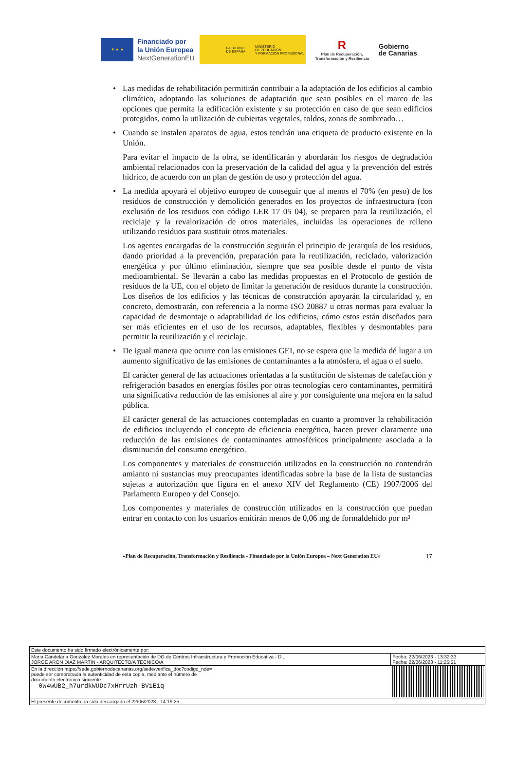★ ★ ★
Financiado por
la Unión Europea
NextGenerationEU
GOBIERNO
DE ESPAÑA MINISTERIO
DE EDUCACIÓN
Y FORMACIÓN PROFESIONAL
R
Plan de Recuperación,
Transformación y Resiliencia
Gobierno
de Canarias
• Las medidas de rehabilitación permitirán contribuir a la adaptación de los edificios al cambio climático, adoptando las soluciones de adaptación que sean posibles en el marco de las opciones que permita la edificación existente y su protección en caso de que sean edificios protegidos, como la utilización de cubiertas vegetales, toldos, zonas de sombreado…
• Cuando se instalen aparatos de agua, estos tendrán una etiqueta de producto existente en la Unión.
Para evitar el impacto de la obra, se identificarán y abordarán los riesgos de degradación ambiental relacionados con la preservación de la calidad del agua y la prevención del estrés hídrico, de acuerdo con un plan de gestión de uso y protección del agua.
• La medida apoyará el objetivo europeo de conseguir que al menos el 70% (en peso) de los residuos de construcción y demolición generados en los proyectos de infraestructura (con exclusión de los residuos con código LER 17 05 04), se preparen para la reutilización, el reciclaje y la revalorización de otros materiales, incluidas las operaciones de relleno utilizando residuos para sustituir otros materiales.
Los agentes encargadas de la construcción seguirán el principio de jerarquía de los residuos, dando prioridad a la prevención, preparación para la reutilización, reciclado, valorización energética y por último eliminación, siempre que sea posible desde el punto de vista medioambiental. Se llevarán a cabo las medidas propuestas en el Protocolo de gestión de residuos de la UE, con el objeto de limitar la generación de residuos durante la construcción. Los diseños de los edificios y las técnicas de construcción apoyarán la circularidad y, en concreto, demostrarán, con referencia a la norma ISO 20887 u otras normas para evaluar la capacidad de desmontaje o adaptabilidad de los edificios, cómo estos están diseñados para ser más eficientes en el uso de los recursos, adaptables, flexibles y desmontables para permitir la reutilización y el reciclaje.
• De igual manera que ocurre con las emisiones GEI, no se espera que la medida dé lugar a un aumento significativo de las emisiones de contaminantes a la atmósfera, el agua o el suelo.
El carácter general de las actuaciones orientadas a la sustitución de sistemas de calefacción y refrigeración basados en energías fósiles por otras tecnologías cero contaminantes, permitirá una significativa reducción de las emisiones al aire y por consiguiente una mejora en la salud pública.
El carácter general de las actuaciones contempladas en cuanto a promover la rehabilitación de edificios incluyendo el concepto de eficiencia energética, hacen prever claramente una reducción de las emisiones de contaminantes atmosféricos principalmente asociada a la disminución del consumo energético.
Los componentes y materiales de construcción utilizados en la construcción no contendrán amianto ni sustancias muy preocupantes identificadas sobre la base de la lista de sustancias sujetas a autorización que figura en el anexo XIV del Reglamento (CE) 1907/2006 del Parlamento Europeo y del Consejo.
Los componentes y materiales de construcción utilizados en la construcción que puedan entrar en contacto con los usuarios emitirán menos de 0,06 mg de formaldehído por m³
«Plan de Recuperación, Transformación y Resiliencia - Financiado por la Unión Europea – Next Generation EU» 17
| Este documento ha sido firmado electrónicamente por: | | |
| Maria Candelaria Gonzalez Morales en representación de DG de Centros Infraestructura y Promoción Educativa - D... JORGE ARON DIAZ MARTIN - ARQUITECTO/A TECNICO/A | | Fecha: 22/06/2023 - 13:32:33 Fecha: 22/06/2023 - 11:25:51 |
| En la dirección https://sede.gobiernodecanarias.org/sede/verifica_doc?codigo_nde= puede ser comprobada la autenticidad de esta copia, mediante el número de documento electrónico siguiente: 0W4wUB2_h7urdkWUDc7xHrrUzh-BV1E1q | | |
| El presente documento ha sido descargado el 22/06/2023 - 14:19:25 | | |